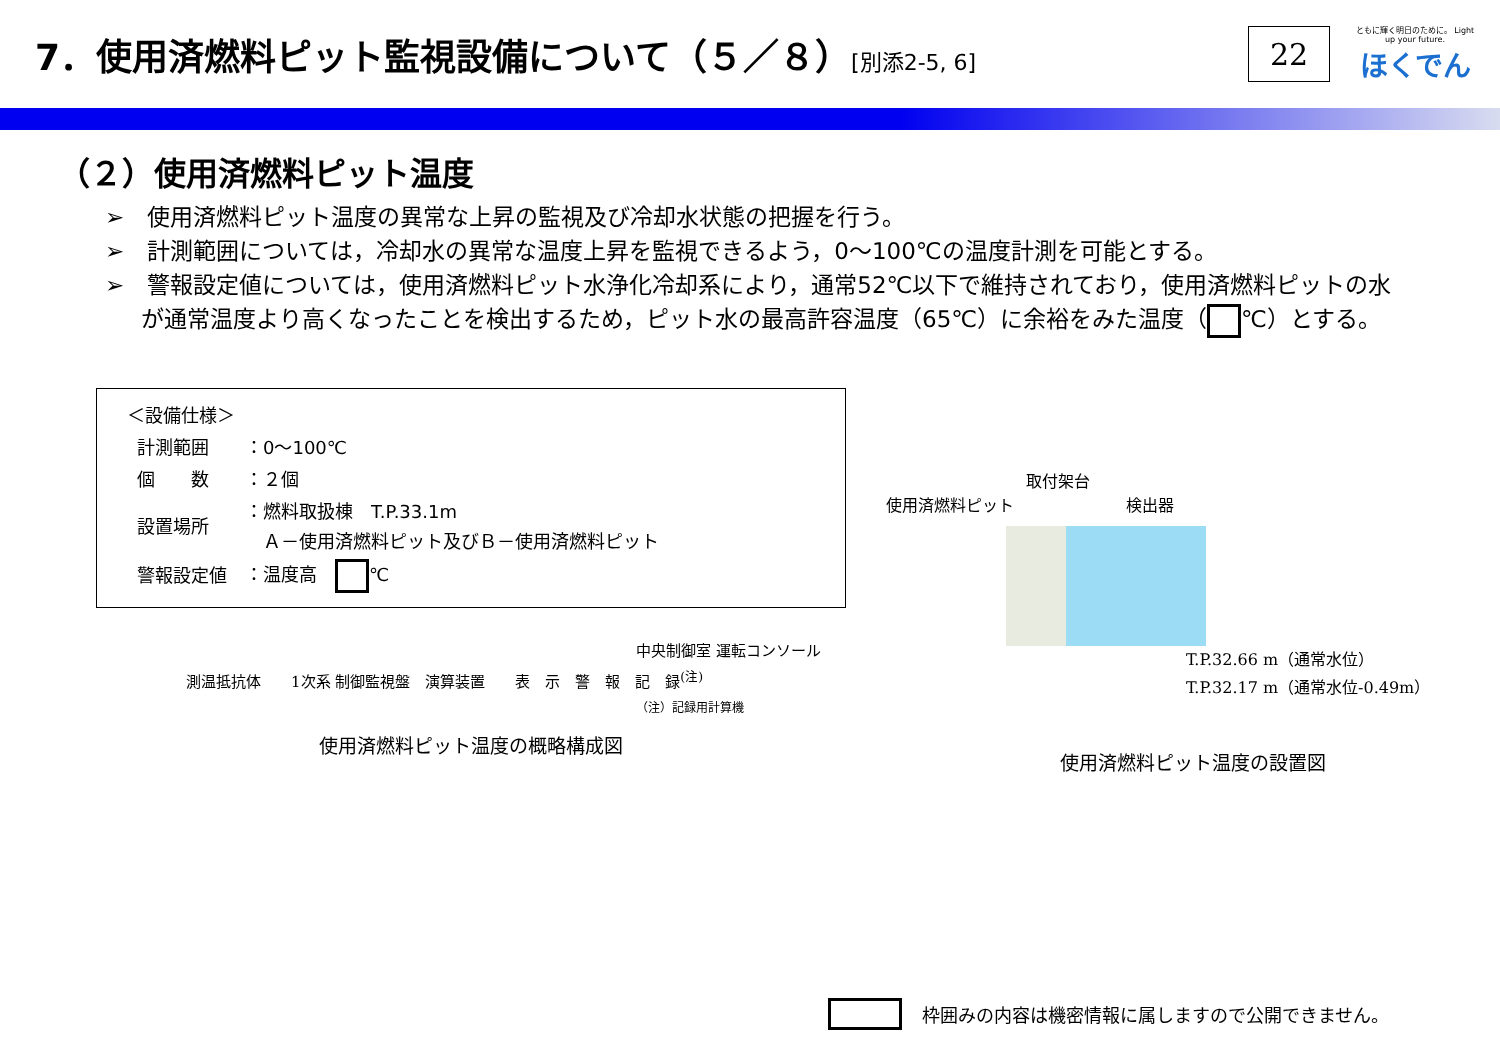7．使用済燃料ピット監視設備について（５／８）[別添2-5, 6]
22
ともに輝く明日のために。 Light up your future.
ほくでん
（２）使用済燃料ピット温度
➢　使用済燃料ピット温度の異常な上昇の監視及び冷却水状態の把握を行う。
➢　計測範囲については，冷却水の異常な温度上昇を監視できるよう，0～100℃の温度計測を可能とする。
➢　警報設定値については，使用済燃料ピット水浄化冷却系により，通常52℃以下で維持されており，使用済燃料ピットの水が通常温度より高くなったことを検出するため，ピット水の最高許容温度（65℃）に余裕をみた温度（ ℃）とする。
＜設備仕様＞
| 計測範囲 | ：0～100℃ |
| 個 数 | ：２個 |
| 設置場所 | ：燃料取扱棟 T.P.33.1m Ａ－使用済燃料ピット及びＢ－使用済燃料ピット |
| 警報設定値 | ：温度高 ℃ |
中央制御室 運転コンソール
測温抵抗体　　1次系 制御監視盤　演算装置　　表　示　警　報　記　録<sup>(注)</sup>
（注）記録用計算機
使用済燃料ピット温度の概略構成図
取付架台
使用済燃料ピット　　　　　　　検出器
T.P.32.66 m（通常水位）
T.P.32.17 m（通常水位-0.49m）
使用済燃料ピット温度の設置図
枠囲みの内容は機密情報に属しますので公開できません。